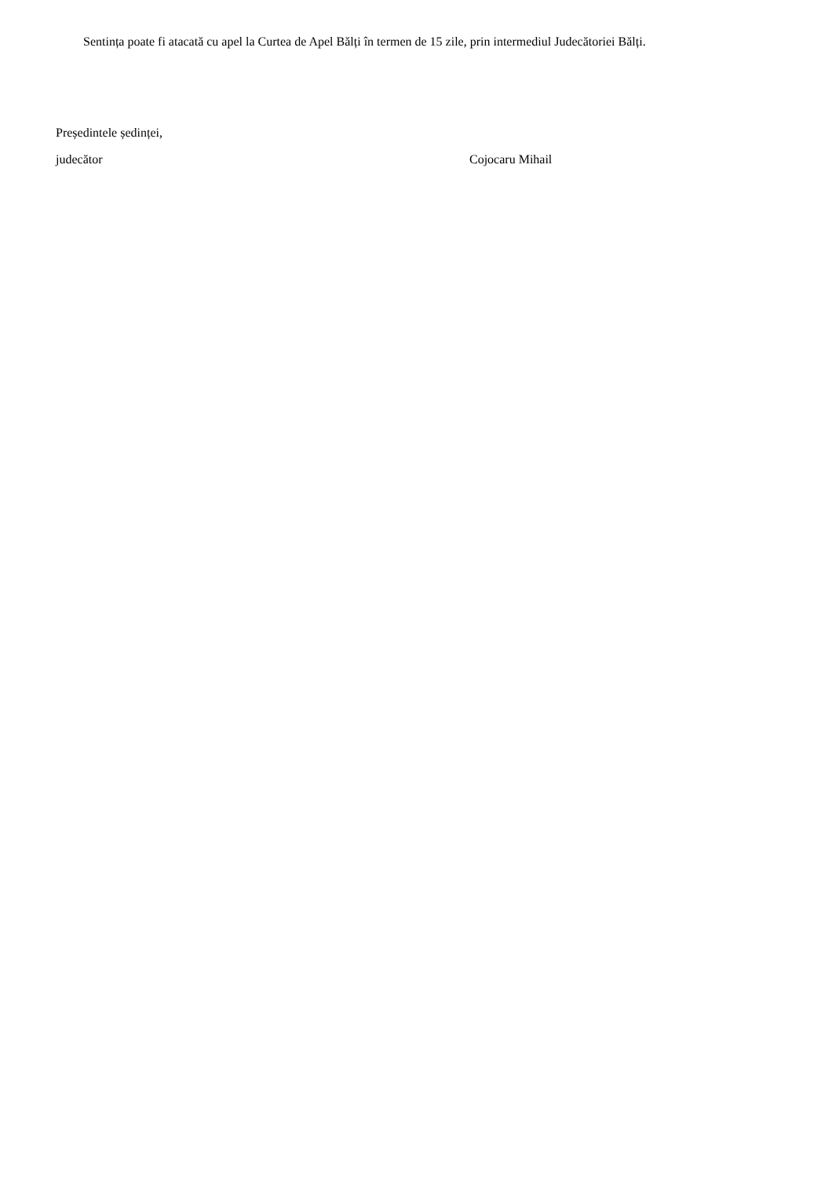Sentința poate fi atacată cu apel la Curtea de Apel Bălți în termen de 15 zile, prin intermediul Judecătoriei Bălți.
Președintele ședinței,
judecător Cojocaru Mihail